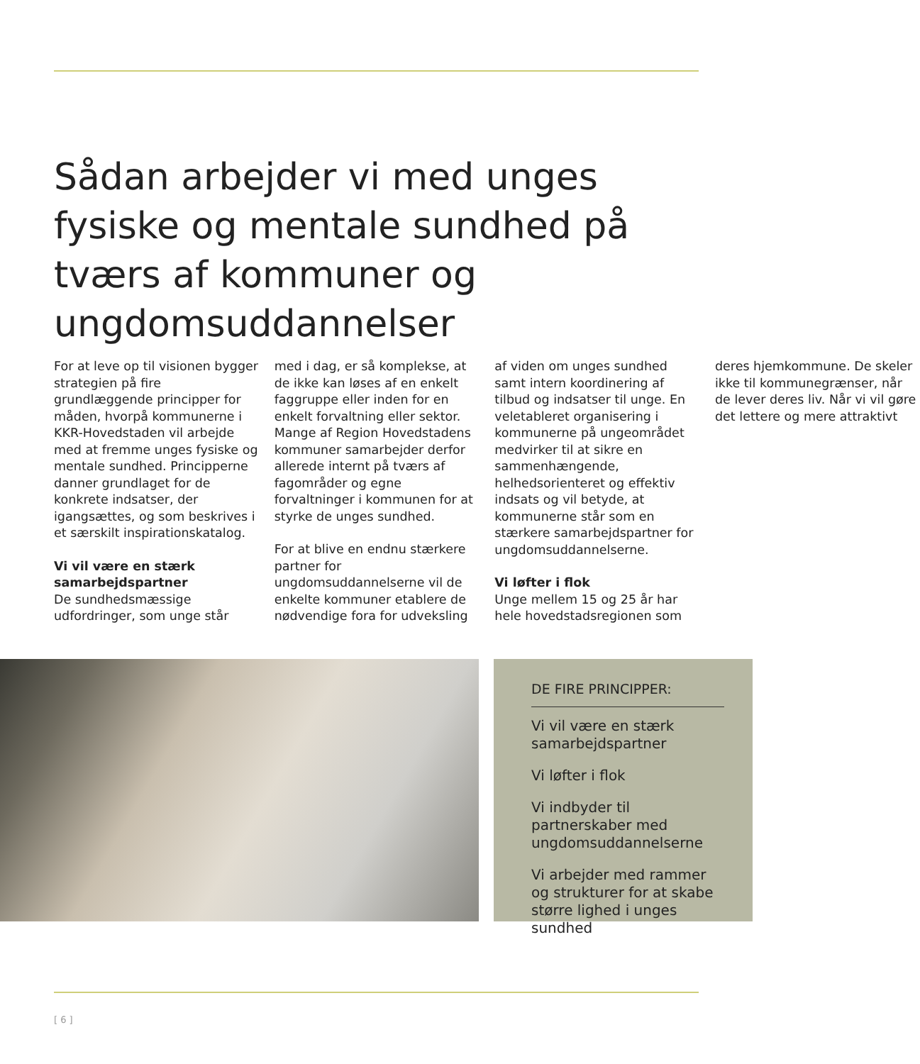Sådan arbejder vi med unges fysiske og mentale sundhed på tværs af kommuner og ungdomsuddannelser
For at leve op til visionen bygger strategien på fire grundlæggende principper for måden, hvorpå kommunerne i KKR-Hovedstaden vil arbejde med at fremme unges fysiske og mentale sundhed. Principperne danner grundlaget for de konkrete indsatser, der igangsættes, og som beskrives i et særskilt inspirationskatalog.
Vi vil være en stærk samarbejdspartner
De sundhedsmæssige udfordringer, som unge står med i dag, er så komplekse, at de ikke kan løses af en enkelt faggruppe eller inden for en enkelt forvaltning eller sektor. Mange af Region Hovedstadens kommuner samarbejder derfor allerede internt på tværs af fagområder og egne forvaltninger i kommunen for at styrke de unges sundhed.
For at blive en endnu stærkere partner for ungdomsuddannelserne vil de enkelte kommuner etablere de nødvendige fora for udveksling af viden om unges sundhed samt intern koordinering af tilbud og indsatser til unge. En veletableret organisering i kommunerne på ungeområdet medvirker til at sikre en sammenhængende, helhedsorienteret og effektiv indsats og vil betyde, at kommunerne står som en stærkere samarbejdspartner for ungdomsuddannelserne.
Vi løfter i flok
Unge mellem 15 og 25 år har hele hovedstadsregionen som deres hjemkommune. De skeler ikke til kommunegrænser, når de lever deres liv. Når vi vil gøre det lettere og mere attraktivt
DE FIRE PRINCIPPER:
Vi vil være en stærk samarbejdspartner
Vi løfter i flok
Vi indbyder til partnerskaber med ungdomsuddannelserne
Vi arbejder med rammer og strukturer for at skabe større lighed i unges sundhed
[ 6 ]